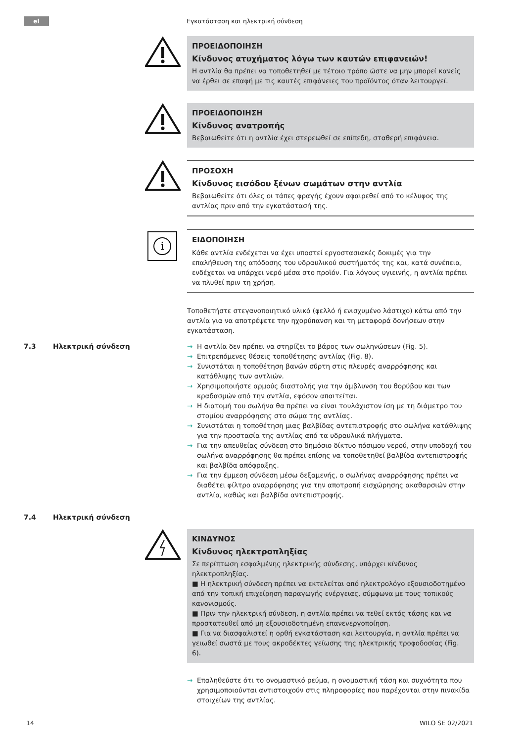el
Εγκατάσταση και ηλεκτρική σύνδεση
ΠΡΟΕΙΔΟΠΟΙΗΣΗ
Κίνδυνος ατυχήματος λόγω των καυτών επιφανειών!
Η αντλία θα πρέπει να τοποθετηθεί με τέτοιο τρόπο ώστε να μην μπορεί κανείς να έρθει σε επαφή με τις καυτές επιφάνειες του προϊόντος όταν λειτουργεί.
ΠΡΟΕΙΔΟΠΟΙΗΣΗ
Κίνδυνος ανατροπής
Βεβαιωθείτε ότι η αντλία έχει στερεωθεί σε επίπεδη, σταθερή επιφάνεια.
ΠΡΟΣΟΧΗ
Κίνδυνος εισόδου ξένων σωμάτων στην αντλία
Βεβαιωθείτε ότι όλες οι τάπες φραγής έχουν αφαιρεθεί από το κέλυφος της αντλίας πριν από την εγκατάστασή της.
i
ΕΙΔΟΠΟΙΗΣΗ
Κάθε αντλία ενδέχεται να έχει υποστεί εργοστασιακές δοκιμές για την επαλήθευση της απόδοσης του υδραυλικού συστήματός της και, κατά συνέπεια, ενδέχεται να υπάρχει νερό μέσα στο προϊόν. Για λόγους υγιεινής, η αντλία πρέπει να πλυθεί πριν τη χρήση.
Τοποθετήστε στεγανοποιητικό υλικό (φελλό ή ενισχυμένο λάστιχο) κάτω από την αντλία για να αποτρέψετε την ηχορύπανση και τη μεταφορά δονήσεων στην εγκατάσταση.
7.3 Ηλεκτρική σύνδεση → Η αντλία δεν πρέπει να στηρίζει το βάρος των σωληνώσεων (Fig. 5).
→ Επιτρεπόμενες θέσεις τοποθέτησης αντλίας (Fig. 8).
→ Συνιστάται η τοποθέτηση βανών σύρτη στις πλευρές αναρρόφησης και κατάθλιψης των αντλιών.
→ Χρησιμοποιήστε αρμούς διαστολής για την άμβλυνση του θορύβου και των κραδασμών από την αντλία, εφόσον απαιτείται.
→ Η διατομή του σωλήνα θα πρέπει να είναι τουλάχιστον ίση με τη διάμετρο του στομίου αναρρόφησης στο σώμα της αντλίας.
→ Συνιστάται η τοποθέτηση μιας βαλβίδας αντεπιστροφής στο σωλήνα κατάθλιψης για την προστασία της αντλίας από τα υδραυλικά πλήγματα.
→ Για την απευθείας σύνδεση στο δημόσιο δίκτυο πόσιμου νερού, στην υποδοχή του σωλήνα αναρρόφησης θα πρέπει επίσης να τοποθετηθεί βαλβίδα αντεπιστροφής και βαλβίδα απόφραξης.
→ Για την έμμεση σύνδεση μέσω δεξαμενής, ο σωλήνας αναρρόφησης πρέπει να διαθέτει φίλτρο αναρρόφησης για την αποτροπή εισχώρησης ακαθαρσιών στην αντλία, καθώς και βαλβίδα αντεπιστροφής.
7.4 Ηλεκτρική σύνδεση
ΚΙΝΔΥΝΟΣ
Κίνδυνος ηλεκτροπληξίας
Σε περίπτωση εσφαλμένης ηλεκτρικής σύνδεσης, υπάρχει κίνδυνος ηλεκτροπληξίας.
■ Η ηλεκτρική σύνδεση πρέπει να εκτελείται από ηλεκτρολόγο εξουσιοδοτημένο από την τοπική επιχείρηση παραγωγής ενέργειας, σύμφωνα με τους τοπικούς κανονισμούς.
■ Πριν την ηλεκτρική σύνδεση, η αντλία πρέπει να τεθεί εκτός τάσης και να προστατευθεί από μη εξουσιοδοτημένη επανενεργοποίηση.
■ Για να διασφαλιστεί η ορθή εγκατάσταση και λειτουργία, η αντλία πρέπει να γειωθεί σωστά με τους ακροδέκτες γείωσης της ηλεκτρικής τροφοδοσίας (Fig. 6).
→ Επαληθεύστε ότι το ονομαστικό ρεύμα, η ονομαστική τάση και συχνότητα που χρησιμοποιούνται αντιστοιχούν στις πληροφορίες που παρέχονται στην πινακίδα στοιχείων της αντλίας.
14 WILO SE 02/2021